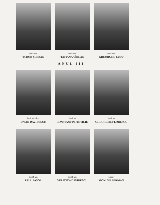Asistent
TUDOR ŞERBAN
Asistent
TATIANA VÎRLAN
Asistent
GHEORGHE LUDU
ANUL III
Prof. dr. doc.
DAVID DAVIDESCU
Conf. dr.
CONSTANTIN PINTILIE
Conf. dr.
GHEORGHE FLORESCU
Conf. dr.
PAUL PAŞOL
Conf. dr.
VELICICA DAVIDESCU
Conf.
MONI SILBERMAN